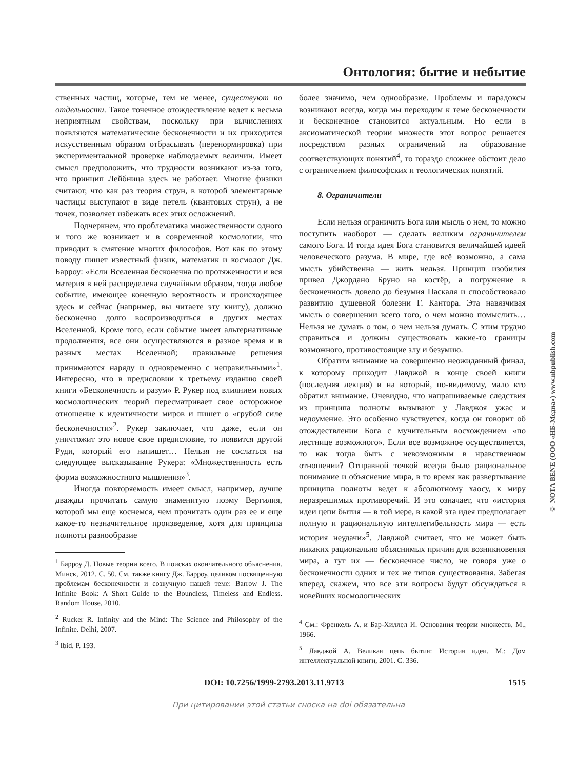Онтология: бытие и небытие
ственных частиц, которые, тем не менее, существуют по отдельности. Такое точечное отождествление ведет к весьма неприятным свойствам, поскольку при вычислениях появляются математические бесконечности и их приходится искусственным образом отбрасывать (перенормировка) при экспериментальной проверке наблюдаемых величин. Имеет смысл предположить, что трудности возникают из-за того, что принцип Лейбница здесь не работает. Многие физики считают, что как раз теория струн, в которой элементарные частицы выступают в виде петель (квантовых струн), а не точек, позволяет избежать всех этих осложнений.
Подчеркнем, что проблематика множественности одного и того же возникает и в современной космологии, что приводит в смятение многих философов. Вот как по этому поводу пишет известный физик, математик и космолог Дж. Барроу: «Если Вселенная бесконечна по протяженности и вся материя в ней распределена случайным образом, тогда любое событие, имеющее конечную вероятность и происходящее здесь и сейчас (например, вы читаете эту книгу), должно бесконечно долго воспроизводиться в других местах Вселенной. Кроме того, если событие имеет альтернативные продолжения, все они осуществляются в разное время и в разных местах Вселенной; правильные решения принимаются наряду и одновременно с неправильными»<sup>1</sup>. Интересно, что в предисловии к третьему изданию своей книги «Бесконечность и разум» Р. Рукер под влиянием новых космологических теорий пересматривает свое осторожное отношение к идентичности миров и пишет о «грубой силе бесконечности»<sup>2</sup>. Рукер заключает, что даже, если он уничтожит это новое свое предисловие, то появится другой Руди, который его напишет… Нельзя не сослаться на следующее высказывание Рукера: «Множественность есть форма возможностного мышления»<sup>3</sup>.
Иногда повторяемость имеет смысл, например, лучше дважды прочитать самую знаменитую поэму Вергилия, которой мы еще коснемся, чем прочитать один раз ее и еще какое-то незначительное произведение, хотя для принципа полноты разнообразие
<sup>1</sup> Барроу Д. Новые теории всего. В поисках окончательного объяснения. Минск, 2012. С. 50. См. также книгу Дж. Барроу, целиком посвященную проблемам бесконечности и созвучную нашей теме: Barrow J. The Infinite Book: A Short Guide to the Boundless, Timeless and Endless. Random House, 2010.
<sup>2</sup> Rucker R. Infinity and the Mind: The Science and Philosophy of the Infinite. Delhi, 2007.
<sup>3</sup> Ibid. P. 193.
более значимо, чем однообразие. Проблемы и парадоксы возникают всегда, когда мы переходим к теме бесконечности и бесконечное становится актуальным. Но если в аксиоматической теории множеств этот вопрос решается посредством разных ограничений на образование соответствующих понятий<sup>4</sup>, то гораздо сложнее обстоит дело с ограничением философских и теологических понятий.
8. Ограничители
Если нельзя ограничить Бога или мысль о нем, то можно поступить наоборот — сделать великим ограничителем самого Бога. И тогда идея Бога становится величайшей идеей человеческого разума. В мире, где всё возможно, а сама мысль убийственна — жить нельзя. Принцип изобилия привел Джордано Бруно на костёр, а погружение в бесконечность довело до безумия Паскаля и способствовало развитию душевной болезни Г. Кантора. Эта навязчивая мысль о совершении всего того, о чем можно помыслить… Нельзя не думать о том, о чем нельзя думать. С этим трудно справиться и должны существовать какие-то границы возможного, противостоящие злу и безумию.
Обратим внимание на совершенно неожиданный финал, к которому приходит Лавджой в конце своей книги (последняя лекция) и на который, по-видимому, мало кто обратил внимание. Очевидно, что напрашиваемые следствия из принципа полноты вызывают у Лавджоя ужас и недоумение. Это особенно чувствуется, когда он говорит об отождествлении Бога с мучительным восхождением «по лестнице возможного». Если все возможное осуществляется, то как тогда быть с невозможным в нравственном отношении? Отправной точкой всегда было рациональное понимание и объяснение мира, в то время как развертывание принципа полноты ведет к абсолютному хаосу, к миру неразрешимых противоречий. И это означает, что «история идеи цепи бытия — в той мере, в какой эта идея предполагает полную и рациональную интеллегибельность мира — есть история неудачи»<sup>5</sup>. Лавджой считает, что не может быть никаких рационально объяснимых причин для возникновения мира, а тут их — бесконечное число, не говоря уже о бесконечности одних и тех же типов существования. Забегая вперед, скажем, что все эти вопросы будут обсуждаться в новейших космологических
<sup>4</sup> См.: Френкель А. и Бар-Хиллел И. Основания теории множеств. М., 1966.
<sup>5</sup> Лавджой А. Великая цепь бытия: История идеи. М.: Дом интеллектуальной книги, 2001. С. 336.
DOI: 10.7256/1999-2793.2013.11.9713 1515
При цитировании этой статьи сноска на doi обязательна
© NOTA BENE (ООО «НБ-Медиа») www.nbpublish.com